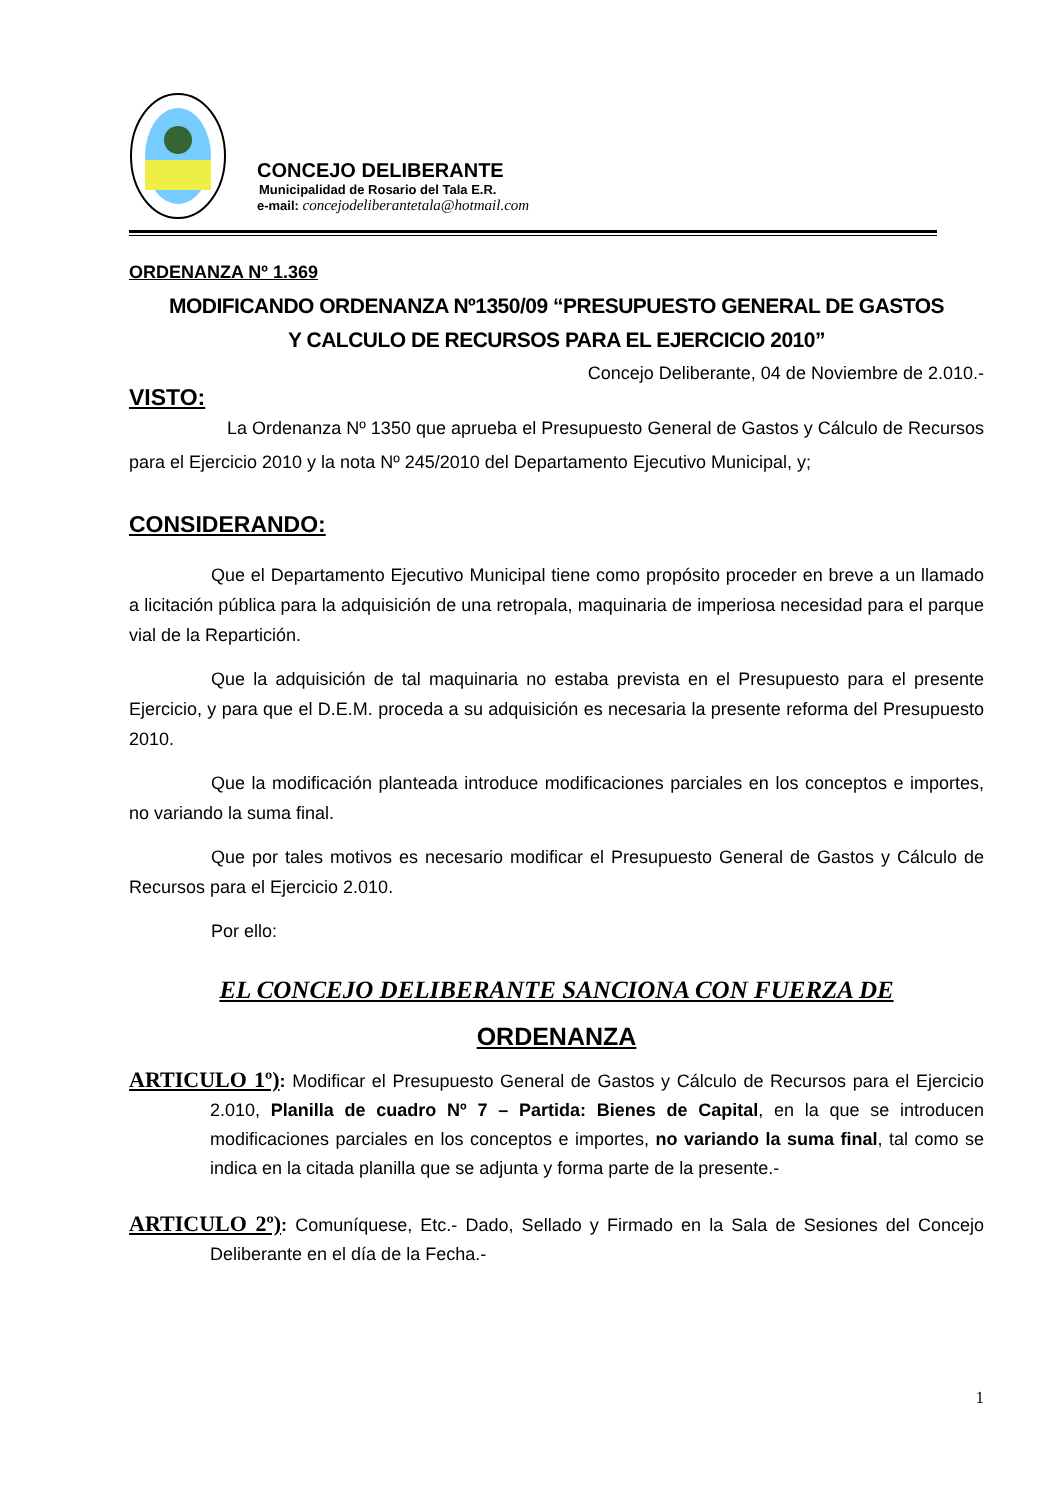CONCEJO DELIBERANTE
Municipalidad de Rosario del Tala E.R.
e-mail: concejodeliberantetala@hotmail.com
ORDENANZA Nº 1.369
MODIFICANDO ORDENANZA Nº1350/09 “PRESUPUESTO GENERAL DE GASTOS
Y CALCULO DE RECURSOS PARA EL EJERCICIO 2010”
Concejo Deliberante, 04 de Noviembre de 2.010.-
VISTO:
La Ordenanza Nº 1350 que aprueba el Presupuesto General de Gastos y Cálculo de Recursos para el Ejercicio 2010 y la nota Nº 245/2010 del Departamento Ejecutivo Municipal, y;
CONSIDERANDO:
Que el Departamento Ejecutivo Municipal tiene como propósito proceder en breve a un llamado a licitación pública para la adquisición de una retropala, maquinaria de imperiosa necesidad para el parque vial de la Repartición.
Que la adquisición de tal maquinaria no estaba prevista en el Presupuesto para el presente Ejercicio, y para que el D.E.M. proceda a su adquisición es necesaria la presente reforma del Presupuesto 2010.
Que la modificación planteada introduce modificaciones parciales en los conceptos e importes, no variando la suma final.
Que por tales motivos es necesario modificar el Presupuesto General de Gastos y Cálculo de Recursos para el Ejercicio 2.010.
Por ello:
EL CONCEJO DELIBERANTE SANCIONA CON FUERZA DE
ORDENANZA
ARTICULO 1º): Modificar el Presupuesto General de Gastos y Cálculo de Recursos para el Ejercicio 2.010, Planilla de cuadro Nº 7 – Partida: Bienes de Capital, en la que se introducen modificaciones parciales en los conceptos e importes, no variando la suma final, tal como se indica en la citada planilla que se adjunta y forma parte de la presente.-
ARTICULO 2º): Comuníquese, Etc.- Dado, Sellado y Firmado en la Sala de Sesiones del Concejo Deliberante en el día de la Fecha.-
1